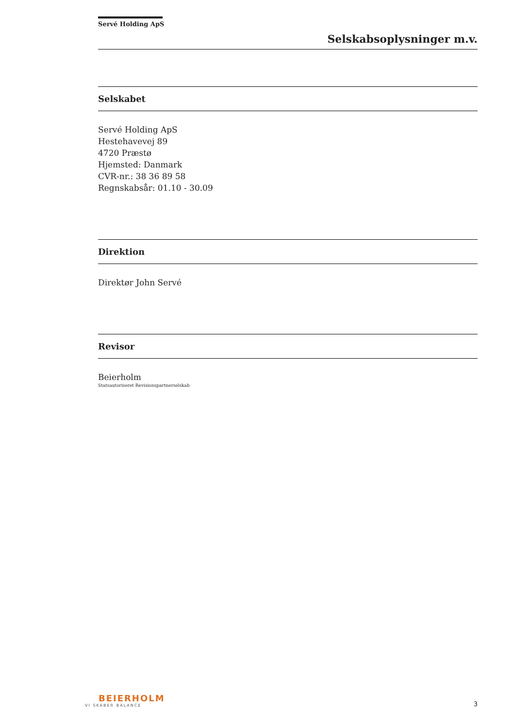Servé Holding ApS
Selskabsoplysninger m.v.
Selskabet
Servé Holding ApS
Hestehavevej 89
4720 Præstø
Hjemsted: Danmark
CVR-nr.: 38 36 89 58
Regnskabsår: 01.10 - 30.09
Direktion
Direktør John Servé
Revisor
Beierholm
Statsautoriseret Revisionspartnerselskab
BEIERHOLM
VI SKABER BALANCE
3